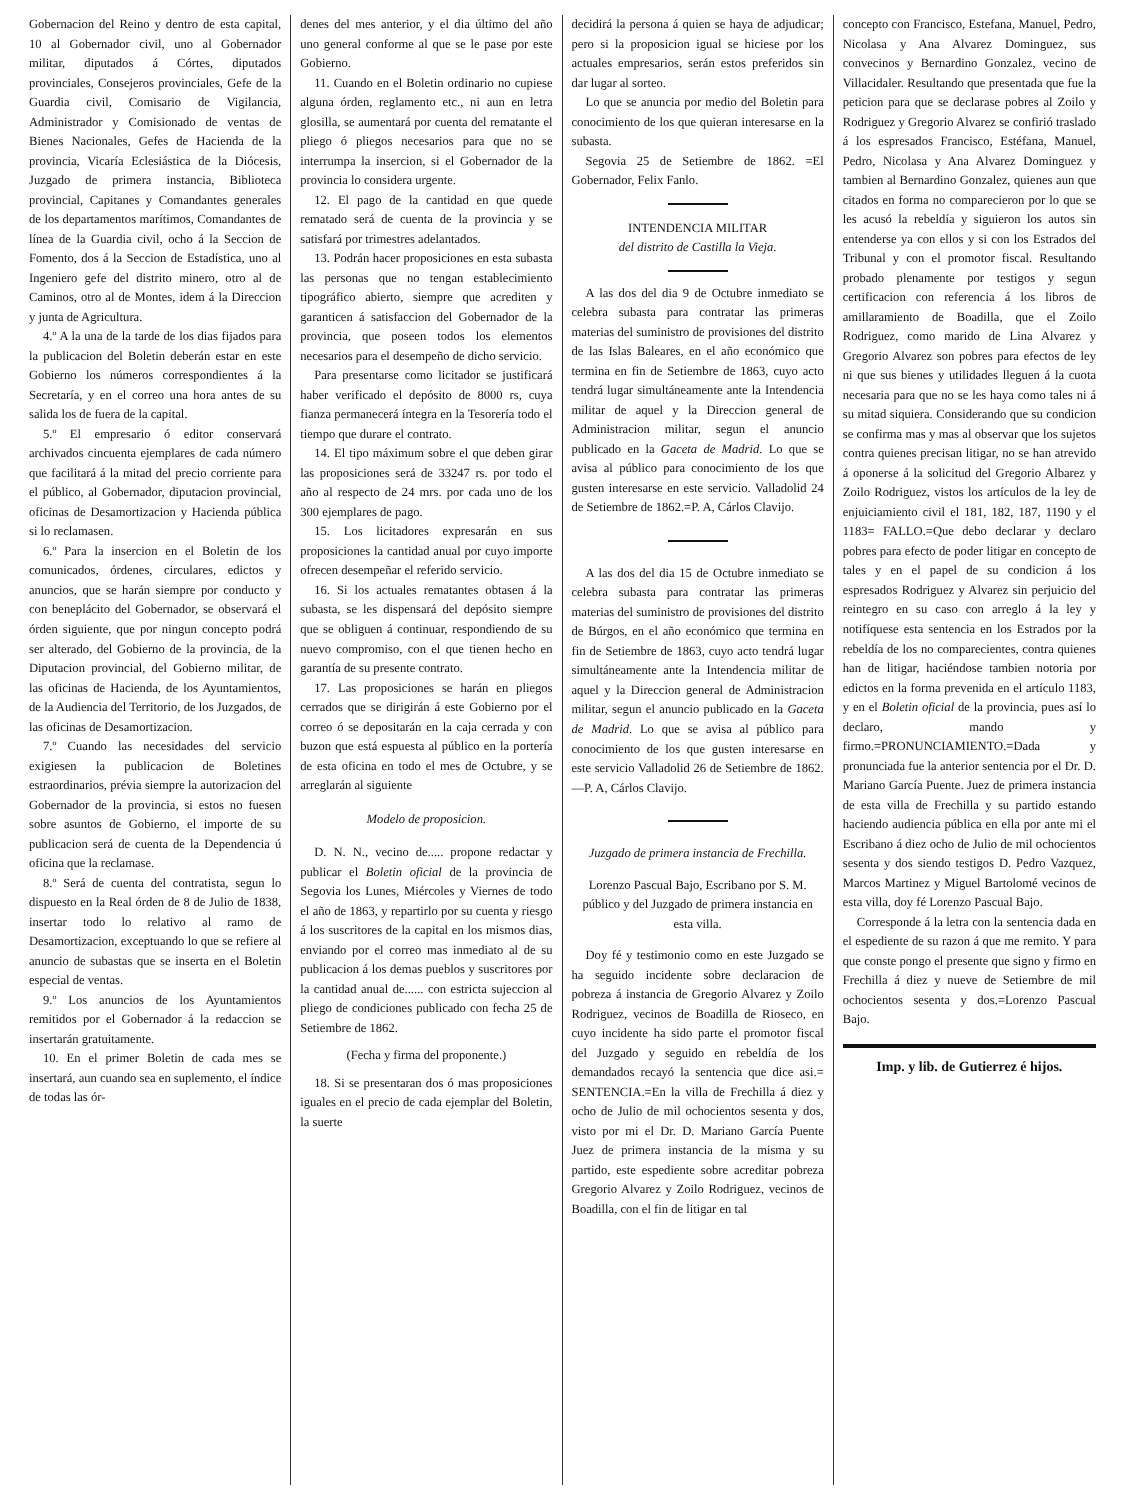Gobernacion del Reino y dentro de esta capital, 10 al Gobernador civil, uno al Gobernador militar, diputados á Córtes, diputados provinciales, Consejeros provinciales, Gefe de la Guardia civil, Comisario de Vigilancia, Administrador y Comisionado de ventas de Bienes Nacionales, Gefes de Hacienda de la provincia, Vicaría Eclesiástica de la Diócesis, Juzgado de primera instancia, Biblioteca provincial, Capitanes y Comandantes generales de los departamentos marítimos, Comandantes de línea de la Guardia civil, ocho á la Seccion de Fomento, dos á la Seccion de Estadística, uno al Ingeniero gefe del distrito minero, otro al de Caminos, otro al de Montes, idem á la Direccion y junta de Agricultura.
4.º A la una de la tarde de los dias fijados para la publicacion del Boletin deberán estar en este Gobierno los números correspondientes á la Secretaría, y en el correo una hora antes de su salida los de fuera de la capital.
5.º El empresario ó editor conservará archivados cincuenta ejemplares de cada número que facilitará á la mitad del precio corriente para el público, al Gobernador, diputacion provincial, oficinas de Desamortizacion y Hacienda pública si lo reclamasen.
6.º Para la insercion en el Boletin de los comunicados, órdenes, circulares, edictos y anuncios, que se harán siempre por conducto y con beneplácito del Gobernador, se observará el órden siguiente, que por ningun concepto podrá ser alterado, del Gobierno de la provincia, de la Diputacion provincial, del Gobierno militar, de las oficinas de Hacienda, de los Ayuntamientos, de la Audiencia del Territorio, de los Juzgados, de las oficinas de Desamortizacion.
7.º Cuando las necesidades del servicio exigiesen la publicacion de Boletines estraordinarios, prévia siempre la autorizacion del Gobernador de la provincia, si estos no fuesen sobre asuntos de Gobierno, el importe de su publicacion será de cuenta de la Dependencia ú oficina que la reclamase.
8.º Será de cuenta del contratista, segun lo dispuesto en la Real órden de 8 de Julio de 1838, insertar todo lo relativo al ramo de Desamortizacion, exceptuando lo que se refiere al anuncio de subastas que se inserta en el Boletin especial de ventas.
9.º Los anuncios de los Ayuntamientos remitidos por el Gobernador á la redaccion se insertarán gratuitamente.
10. En el primer Boletin de cada mes se insertará, aun cuando sea en suplemento, el índice de todas las ór-
denes del mes anterior, y el dia último del año uno general conforme al que se le pase por este Gobierno.
11. Cuando en el Boletin ordinario no cupiese alguna órden, reglamento etc., ni aun en letra glosilla, se aumentará por cuenta del rematante el pliego ó pliegos necesarios para que no se interrumpa la insercion, si el Gobernador de la provincia lo considera urgente.
12. El pago de la cantidad en que quede rematado será de cuenta de la provincia y se satisfará por trimestres adelantados.
13. Podrán hacer proposiciones en esta subasta las personas que no tengan establecimiento tipográfico abierto, siempre que acrediten y garanticen á satisfaccion del Gobernador de la provincia, que poseen todos los elementos necesarios para el desempeño de dicho servicio.
Para presentarse como licitador se justificará haber verificado el depósito de 8000 rs, cuya fianza permanecerá íntegra en la Tesorería todo el tiempo que durare el contrato.
14. El tipo máximum sobre el que deben girar las proposiciones será de 33247 rs. por todo el año al respecto de 24 mrs. por cada uno de los 300 ejemplares de pago.
15. Los licitadores expresarán en sus proposiciones la cantidad anual por cuyo importe ofrecen desempeñar el referido servicio.
16. Si los actuales rematantes obtasen á la subasta, se les dispensará del depósito siempre que se obliguen á continuar, respondiendo de su nuevo compromiso, con el que tienen hecho en garantía de su presente contrato.
17. Las proposiciones se harán en pliegos cerrados que se dirigirán á este Gobierno por el correo ó se depositarán en la caja cerrada y con buzon que está espuesta al público en la portería de esta oficina en todo el mes de Octubre, y se arreglarán al siguiente
Modelo de proposicion.
D. N. N., vecino de..... propone redactar y publicar el Boletin oficial de la provincia de Segovia los Lunes, Miércoles y Viernes de todo el año de 1863, y repartirlo por su cuenta y riesgo á los suscritores de la capital en los mismos dias, enviando por el correo mas inmediato al de su publicacion á los demas pueblos y suscritores por la cantidad anual de...... con estricta sujeccion al pliego de condiciones publicado con fecha 25 de Setiembre de 1862.
(Fecha y firma del proponente.)
18. Si se presentaran dos ó mas proposiciones iguales en el precio de cada ejemplar del Boletin, la suerte
decidirá la persona á quien se haya de adjudicar; pero si la proposicion igual se hiciese por los actuales empresarios, serán estos preferidos sin dar lugar al sorteo.
Lo que se anuncia por medio del Boletin para conocimiento de los que quieran interesarse en la subasta.
Segovia 25 de Setiembre de 1862. =El Gobernador, Felix Fanlo.
INTENDENCIA MILITAR
del distrito de Castilla la Vieja.
A las dos del dia 9 de Octubre inmediato se celebra subasta para contratar las primeras materias del suministro de provisiones del distrito de las Islas Baleares, en el año económico que termina en fin de Setiembre de 1863, cuyo acto tendrá lugar simultáneamente ante la Intendencia militar de aquel y la Direccion general de Administracion militar, segun el anuncio publicado en la Gaceta de Madrid. Lo que se avisa al público para conocimiento de los que gusten interesarse en este servicio. Valladolid 24 de Setiembre de 1862.=P. A, Cárlos Clavijo.
A las dos del dia 15 de Octubre inmediato se celebra subasta para contratar las primeras materias del suministro de provisiones del distrito de Búrgos, en el año económico que termina en fin de Setiembre de 1863, cuyo acto tendrá lugar simultáneamente ante la Intendencia militar de aquel y la Direccion general de Administracion militar, segun el anuncio publicado en la Gaceta de Madrid. Lo que se avisa al público para conocimiento de los que gusten interesarse en este servicio Valladolid 26 de Setiembre de 1862.—P. A, Cárlos Clavijo.
Juzgado de primera instancia de Frechilla.
Lorenzo Pascual Bajo, Escribano por S. M. público y del Juzgado de primera instancia en esta villa.
Doy fé y testimonio como en este Juzgado se ha seguido incidente sobre declaracion de pobreza á instancia de Gregorio Alvarez y Zoilo Rodriguez, vecinos de Boadilla de Rioseco, en cuyo incidente ha sido parte el promotor fiscal del Juzgado y seguido en rebeldía de los demandados recayó la sentencia que dice asi.= SENTENCIA.=En la villa de Frechilla á diez y ocho de Julio de mil ochocientos sesenta y dos, visto por mi el Dr. D. Mariano García Puente Juez de primera instancia de la misma y su partido, este espediente sobre acreditar pobreza Gregorio Alvarez y Zoilo Rodriguez, vecinos de Boadilla, con el fin de litigar en tal
concepto con Francisco, Estefana, Manuel, Pedro, Nicolasa y Ana Alvarez Dominguez, sus convecinos y Bernardino Gonzalez, vecino de Villacidaler. Resultando que presentada que fue la peticion para que se declarase pobres al Zoilo y Rodriguez y Gregorio Alvarez se confirió traslado á los espresados Francisco, Estéfana, Manuel, Pedro, Nicolasa y Ana Alvarez Dominguez y tambien al Bernardino Gonzalez, quienes aun que citados en forma no comparecieron por lo que se les acusó la rebeldía y siguieron los autos sin entenderse ya con ellos y si con los Estrados del Tribunal y con el promotor fiscal. Resultando probado plenamente por testigos y segun certificacion con referencia á los libros de amillaramiento de Boadilla, que el Zoilo Rodriguez, como marido de Lina Alvarez y Gregorio Alvarez son pobres para efectos de ley ni que sus bienes y utilidades lleguen á la cuota necesaria para que no se les haya como tales ni á su mitad siquiera. Considerando que su condicion se confirma mas y mas al observar que los sujetos contra quienes precisan litigar, no se han atrevido á oponerse á la solicitud del Gregorio Albarez y Zoilo Rodriguez, vistos los artículos de la ley de enjuiciamiento civil el 181, 182, 187, 1190 y el 1183= FALLO.=Que debo declarar y declaro pobres para efecto de poder litigar en concepto de tales y en el papel de su condicion á los espresados Rodriguez y Alvarez sin perjuicio del reintegro en su caso con arreglo á la ley y notifíquese esta sentencia en los Estrados por la rebeldía de los no comparecientes, contra quienes han de litigar, haciéndose tambien notoria por edictos en la forma prevenida en el artículo 1183, y en el Boletin oficial de la provincia, pues así lo declaro, mando y firmo.=PRONUNCIAMIENTO.=Dada y pronunciada fue la anterior sentencia por el Dr. D. Mariano García Puente. Juez de primera instancia de esta villa de Frechilla y su partido estando haciendo audiencia pública en ella por ante mi el Escribano á diez ocho de Julio de mil ochocientos sesenta y dos siendo testigos D. Pedro Vazquez, Marcos Martinez y Miguel Bartolomé vecinos de esta villa, doy fé Lorenzo Pascual Bajo.
Corresponde á la letra con la sentencia dada en el espediente de su razon á que me remito. Y para que conste pongo el presente que signo y firmo en Frechilla á diez y nueve de Setiembre de mil ochocientos sesenta y dos.=Lorenzo Pascual Bajo.
Imp. y lib. de Gutierrez é hijos.